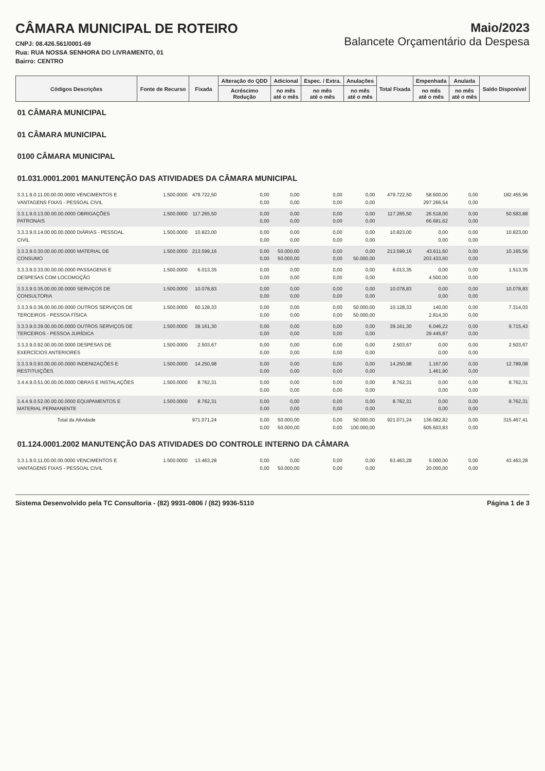CÂMARA MUNICIPAL DE ROTEIRO
CNPJ: 08.426.561/0001-69
Rua: RUA NOSSA SENHORA DO LIVRAMENTO, 01
Bairro: CENTRO
Maio/2023
Balancete Orçamentário da Despesa
| Códigos Descrições | Fonte de Recurso | Fixada | Alteração do QDD | Adicional | Espec. / Extra. | Anulações | Total Fixada | Empenhada | Anulada | Saldo Disponível |
| --- | --- | --- | --- | --- | --- | --- | --- | --- | --- | --- |
| | | | Acréscimo Redução | no mês até o mês | no mês até o mês | no mês até o mês | | no mês até o mês | no mês até o mês | |
| 01 CÂMARA MUNICIPAL | | | | | | | | | | |
| 01 CÂMARA MUNICIPAL | | | | | | | | | | |
| 0100 CÂMARA MUNICIPAL | | | | | | | | | | |
| 01.031.0001.2001 MANUTENÇÃO DAS ATIVIDADES DA CÂMARA MUNICIPAL | | | | | | | | | | |
| 3.3.1.9.0.11.00.00.00.0000 VENCIMENTOS E VANTAGENS FIXAS - PESSOAL CIVIL | 1.500.0000 | 479.722,50 | 0,00 0,00 | 0,00 0,00 | 0,00 0,00 | 0,00 0,00 | 479.722,50 | 58.600,00 297.266,54 | 0,00 0,00 | 182.455,96 |
| 3.3.1.9.0.13.00.00.00.0000 OBRIGAÇÕES PATRONAIS | 1.500.0000 | 117.265,50 | 0,00 0,00 | 0,00 0,00 | 0,00 0,00 | 0,00 0,00 | 117.265,50 | 26.518,00 66.681,62 | 0,00 0,00 | 50.583,88 |
| 3.3.3.9.0.14.00.00.00.0000 DIÁRIAS - PESSOAL CIVIL | 1.500.0000 | 10.823,00 | 0,00 0,00 | 0,00 0,00 | 0,00 0,00 | 0,00 0,00 | 10.823,00 | 0,00 0,00 | 0,00 0,00 | 10.823,00 |
| 3.3.3.9.0.30.00.00.00.0000 MATERIAL DE CONSUMO | 1.500.0000 | 213.599,16 | 0,00 0,00 | 50.000,00 50.000,00 | 0,00 0,00 | 0,00 50.000,00 | 213.599,16 | 43.611,60 203.433,60 | 0,00 0,00 | 10.165,56 |
| 3.3.3.9.0.33.00.00.00.0000 PASSAGENS E DESPESAS COM LOCOMOÇÃO | 1.500.0000 | 6.013,35 | 0,00 0,00 | 0,00 0,00 | 0,00 0,00 | 0,00 0,00 | 6.013,35 | 0,00 4.500,00 | 0,00 0,00 | 1.513,35 |
| 3.3.3.9.0.35.00.00.00.0000 SERVIÇOS DE CONSULTORIA | 1.500.0000 | 10.078,83 | 0,00 0,00 | 0,00 0,00 | 0,00 0,00 | 0,00 0,00 | 10.078,83 | 0,00 0,00 | 0,00 0,00 | 10.078,83 |
| 3.3.3.9.0.36.00.00.00.0000 OUTROS SERVIÇOS DE TERCEIROS - PESSOA FÍSICA | 1.500.0000 | 60.128,33 | 0,00 0,00 | 0,00 0,00 | 0,00 0,00 | 50.000,00 50.000,00 | 10.128,33 | 140,00 2.814,30 | 0,00 0,00 | 7.314,03 |
| 3.3.3.9.0.39.00.00.00.0000 OUTROS SERVIÇOS DE TERCEIROS - PESSOA JURÍDICA | 1.500.0000 | 39.161,30 | 0,00 0,00 | 0,00 0,00 | 0,00 0,00 | 0,00 0,00 | 39.161,30 | 6.046,22 29.445,87 | 0,00 0,00 | 9.715,43 |
| 3.3.3.9.0.92.00.00.00.0000 DESPESAS DE EXERCÍCIOS ANTERIORES | 1.500.0000 | 2.503,67 | 0,00 0,00 | 0,00 0,00 | 0,00 0,00 | 0,00 0,00 | 2.503,67 | 0,00 0,00 | 0,00 0,00 | 2.503,67 |
| 3.3.3.9.0.93.00.00.00.0000 INDENIZAÇÕES E RESTITUIÇÕES | 1.500.0000 | 14.250,98 | 0,00 0,00 | 0,00 0,00 | 0,00 0,00 | 0,00 0,00 | 14.250,98 | 1.167,00 1.461,90 | 0,00 0,00 | 12.789,08 |
| 3.4.4.9.0.51.00.00.00.0000 OBRAS E INSTALAÇÕES | 1.500.0000 | 8.762,31 | 0,00 0,00 | 0,00 0,00 | 0,00 0,00 | 0,00 0,00 | 8.762,31 | 0,00 0,00 | 0,00 0,00 | 8.762,31 |
| 3.4.4.9.0.52.00.00.00.0000 EQUIPAMENTOS E MATERIAL PERMANENTE | 1.500.0000 | 8.762,31 | 0,00 0,00 | 0,00 0,00 | 0,00 0,00 | 0,00 0,00 | 8.762,31 | 0,00 0,00 | 0,00 0,00 | 8.762,31 |
| Total da Atividade | | 971.071,24 | 0,00 0,00 | 50.000,00 50.000,00 | 0,00 0,00 | 50.000,00 100.000,00 | 921.071,24 | 136.082,82 605.603,83 | 0,00 0,00 | 315.467,41 |
| 01.124.0001.2002 MANUTENÇÃO DAS ATIVIDADES DO CONTROLE INTERNO DA CÂMARA | | | | | | | | | | |
| 3.3.1.9.0.11.00.00.00.0000 VENCIMENTOS E VANTAGENS FIXAS - PESSOAL CIVIL | 1.500.0000 | 13.463,28 | 0,00 0,00 | 0,00 50.000,00 | 0,00 0,00 | 0,00 0,00 | 63.463,28 | 5.000,00 20.000,00 | 0,00 0,00 | 43.463,28 |
Sistema Desenvolvido pela TC Consultoria - (82) 9931-0806 / (82) 9936-5110 Página 1 de 3